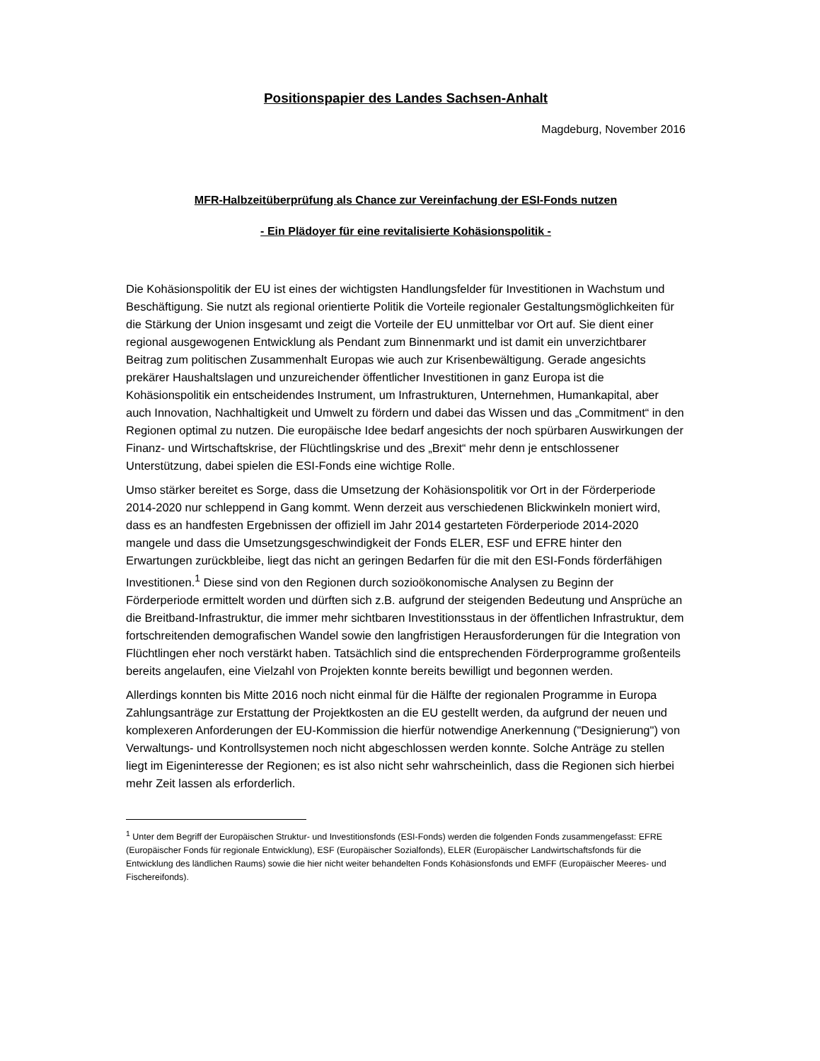Positionspapier des Landes Sachsen-Anhalt
Magdeburg, November 2016
MFR-Halbzeitüberprüfung als Chance zur Vereinfachung der ESI-Fonds nutzen
- Ein Plädoyer für eine revitalisierte Kohäsionspolitik -
Die Kohäsionspolitik der EU ist eines der wichtigsten Handlungsfelder für Investitionen in Wachstum und Beschäftigung. Sie nutzt als regional orientierte Politik die Vorteile regionaler Gestaltungsmöglichkeiten für die Stärkung der Union insgesamt und zeigt die Vorteile der EU unmittelbar vor Ort auf. Sie dient einer regional ausgewogenen Entwicklung als Pendant zum Binnenmarkt und ist damit ein unverzichtbarer Beitrag zum politischen Zusammenhalt Europas wie auch zur Krisenbewältigung. Gerade angesichts prekärer Haushaltslagen und unzureichender öffentlicher Investitionen in ganz Europa ist die Kohäsionspolitik ein entscheidendes Instrument, um Infrastrukturen, Unternehmen, Humankapital, aber auch Innovation, Nachhaltigkeit und Umwelt zu fördern und dabei das Wissen und das „Commitment“ in den Regionen optimal zu nutzen. Die europäische Idee bedarf angesichts der noch spürbaren Auswirkungen der Finanz- und Wirtschaftskrise, der Flüchtlingskrise und des „Brexit“ mehr denn je entschlossener Unterstützung, dabei spielen die ESI-Fonds eine wichtige Rolle.
Umso stärker bereitet es Sorge, dass die Umsetzung der Kohäsionspolitik vor Ort in der Förderperiode 2014-2020 nur schleppend in Gang kommt. Wenn derzeit aus verschiedenen Blickwinkeln moniert wird, dass es an handfesten Ergebnissen der offiziell im Jahr 2014 gestarteten Förderperiode 2014-2020 mangele und dass die Umsetzungsgeschwindigkeit der Fonds ELER, ESF und EFRE hinter den Erwartungen zurückbleibe, liegt das nicht an geringen Bedarfen für die mit den ESI-Fonds förderfähigen Investitionen.<sup>1</sup> Diese sind von den Regionen durch sozioökonomische Analysen zu Beginn der Förderperiode ermittelt worden und dürften sich z.B. aufgrund der steigenden Bedeutung und Ansprüche an die Breitband-Infrastruktur, die immer mehr sichtbaren Investitionsstaus in der öffentlichen Infrastruktur, dem fortschreitenden demografischen Wandel sowie den langfristigen Herausforderungen für die Integration von Flüchtlingen eher noch verstärkt haben. Tatsächlich sind die entsprechenden Förderprogramme großenteils bereits angelaufen, eine Vielzahl von Projekten konnte bereits bewilligt und begonnen werden.
Allerdings konnten bis Mitte 2016 noch nicht einmal für die Hälfte der regionalen Programme in Europa Zahlungsanträge zur Erstattung der Projektkosten an die EU gestellt werden, da aufgrund der neuen und komplexeren Anforderungen der EU-Kommission die hierfür notwendige Anerkennung ("Designierung") von Verwaltungs- und Kontrollsystemen noch nicht abgeschlossen werden konnte. Solche Anträge zu stellen liegt im Eigeninteresse der Regionen; es ist also nicht sehr wahrscheinlich, dass die Regionen sich hierbei mehr Zeit lassen als erforderlich.
<sup>1</sup> Unter dem Begriff der Europäischen Struktur- und Investitionsfonds (ESI-Fonds) werden die folgenden Fonds zusammengefasst: EFRE (Europäischer Fonds für regionale Entwicklung), ESF (Europäischer Sozialfonds), ELER (Europäischer Landwirtschaftsfonds für die Entwicklung des ländlichen Raums) sowie die hier nicht weiter behandelten Fonds Kohäsionsfonds und EMFF (Europäischer Meeres- und Fischereifonds).